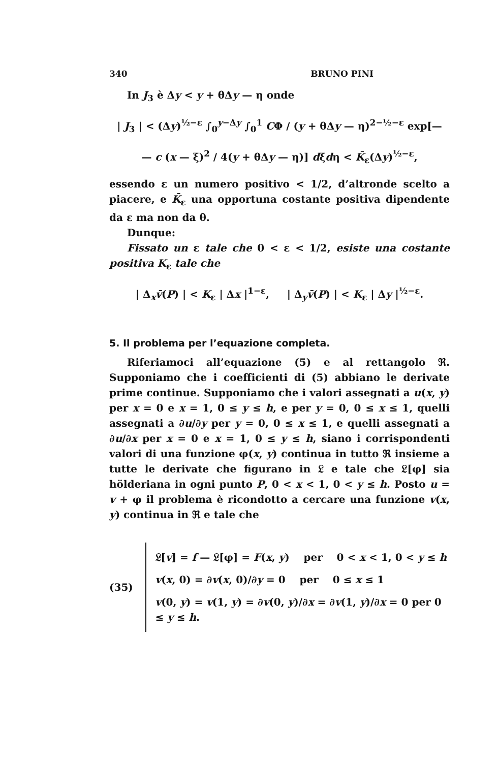340 BRUNO PINI
In J<sub>3</sub> è Δy < y + θΔy — η onde
| J<sub>3</sub> | < (Δy)<sup>½−ε</sup> ∫<sub>0</sub><sup>y−Δy</sup> ∫<sub>0</sub><sup>1</sup> CΦ / (y + θΔy — η)<sup>2−½−ε</sup> exp[—
— c (x — ξ)<sup>2</sup> / 4(y + θΔy — η)] dξdη < K̄<sub>ε</sub>(Δy)<sup>½−ε</sup>,
essendo ε un numero positivo < 1/2, d’altronde scelto a piacere, e K̄<sub>ε</sub> una opportuna costante positiva dipendente da ε ma non da θ.
Dunque:
Fissato un ε tale che 0 < ε < 1/2, esiste una costante positiva K<sub>ε</sub> tale che
| Δ<sub>x</sub>v̄(P) | < K<sub>ε</sub> | Δx |<sup>1−ε</sup>, | Δ<sub>y</sub>v̄(P) | < K<sub>ε</sub> | Δy |<sup>½−ε</sup>.
5. Il problema per l’equazione completa.
Riferiamoci all’equazione (5) e al rettangolo ℜ. Supponiamo che i coefficienti di (5) abbiano le derivate prime continue. Supponiamo che i valori assegnati a u(x, y) per x = 0 e x = 1, 0 ≤ y ≤ h, e per y = 0, 0 ≤ x ≤ 1, quelli assegnati a ∂u/∂y per y = 0, 0 ≤ x ≤ 1, e quelli assegnati a ∂u/∂x per x = 0 e x = 1, 0 ≤ y ≤ h, siano i corrispondenti valori di una funzione φ(x, y) continua in tutto ℜ insieme a tutte le derivate che figurano in 𝔏 e tale che 𝔏[φ] sia hölderiana in ogni punto P, 0 < x < 1, 0 < y ≤ h. Posto u = v + φ il problema è ricondotto a cercare una funzione v(x, y) continua in ℜ e tale che
(35)
𝔏[v] = f — 𝔏[φ] = F(x, y) per 0 < x < 1, 0 < y ≤ h
v(x, 0) = ∂v(x, 0)/∂y = 0 per 0 ≤ x ≤ 1
v(0, y) = v(1, y) = ∂v(0, y)/∂x = ∂v(1, y)/∂x = 0 per 0 ≤ y ≤ h.